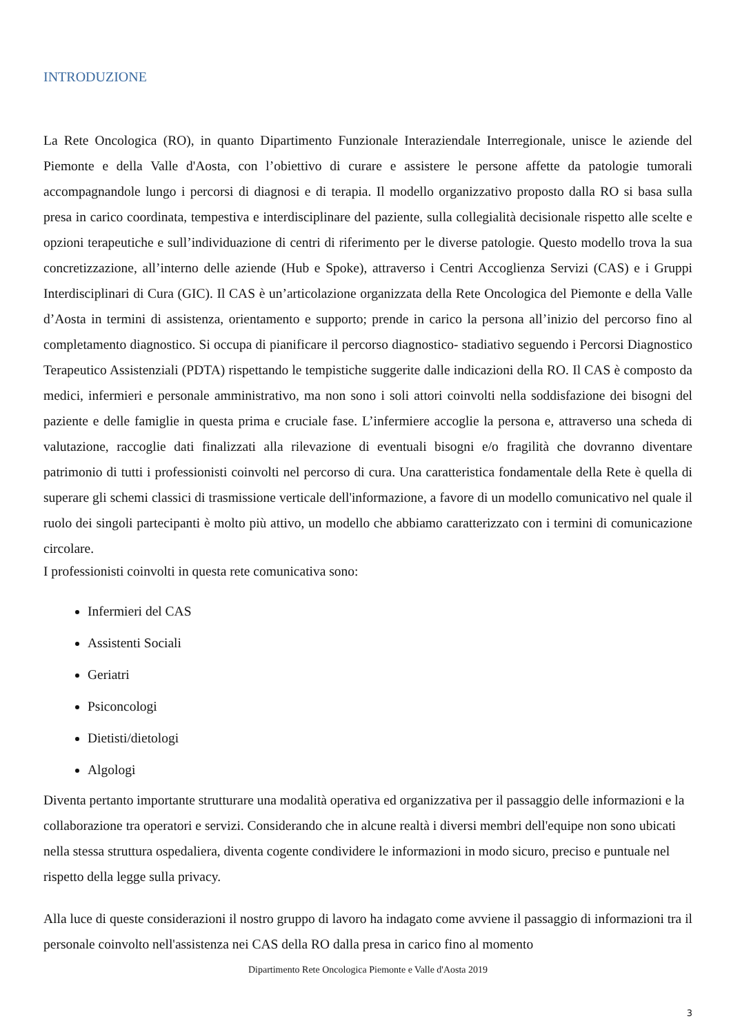INTRODUZIONE
La Rete Oncologica (RO), in quanto Dipartimento Funzionale Interaziendale Interregionale, unisce le aziende del Piemonte e della Valle d'Aosta, con l’obiettivo di curare e assistere le persone affette da patologie tumorali accompagnandole lungo i percorsi di diagnosi e di terapia. Il modello organizzativo proposto dalla RO si basa sulla presa in carico coordinata, tempestiva e interdisciplinare del paziente, sulla collegialità decisionale rispetto alle scelte e opzioni terapeutiche e sull’individuazione di centri di riferimento per le diverse patologie. Questo modello trova la sua concretizzazione, all’interno delle aziende (Hub e Spoke), attraverso i Centri Accoglienza Servizi (CAS) e i Gruppi Interdisciplinari di Cura (GIC). Il CAS è un’articolazione organizzata della Rete Oncologica del Piemonte e della Valle d’Aosta in termini di assistenza, orientamento e supporto; prende in carico la persona all’inizio del percorso fino al completamento diagnostico. Si occupa di pianificare il percorso diagnostico- stadiativo seguendo i Percorsi Diagnostico Terapeutico Assistenziali (PDTA) rispettando le tempistiche suggerite dalle indicazioni della RO. Il CAS è composto da medici, infermieri e personale amministrativo, ma non sono i soli attori coinvolti nella soddisfazione dei bisogni del paziente e delle famiglie in questa prima e cruciale fase. L’infermiere accoglie la persona e, attraverso una scheda di valutazione, raccoglie dati finalizzati alla rilevazione di eventuali bisogni e/o fragilità che dovranno diventare patrimonio di tutti i professionisti coinvolti nel percorso di cura. Una caratteristica fondamentale della Rete è quella di superare gli schemi classici di trasmissione verticale dell'informazione, a favore di un modello comunicativo nel quale il ruolo dei singoli partecipanti è molto più attivo, un modello che abbiamo caratterizzato con i termini di comunicazione circolare.
I professionisti coinvolti in questa rete comunicativa sono:
Infermieri del CAS
Assistenti Sociali
Geriatri
Psiconcologi
Dietisti/dietologi
Algologi
Diventa pertanto importante strutturare una modalità operativa ed organizzativa per il passaggio delle informazioni e la collaborazione tra operatori e servizi. Considerando che in alcune realtà i diversi membri dell'equipe non sono ubicati nella stessa struttura ospedaliera, diventa cogente condividere le informazioni in modo sicuro, preciso e puntuale nel rispetto della legge sulla privacy.
Alla luce di queste considerazioni il nostro gruppo di lavoro ha indagato come avviene il passaggio di informazioni tra il personale coinvolto nell'assistenza nei CAS della RO dalla presa in carico fino al momento
Dipartimento Rete Oncologica Piemonte e Valle d'Aosta 2019
3